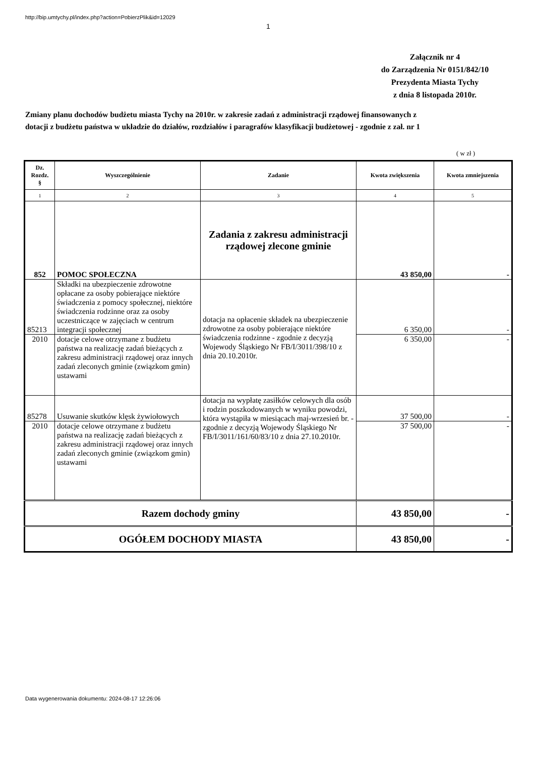http://bip.umtychy.pl/index.php?action=PobierzPlik&id=12029
1
Załącznik nr 4
do Zarządzenia Nr 0151/842/10
Prezydenta Miasta Tychy
z dnia 8 listopada 2010r.
Zmiany planu dochodów budżetu miasta Tychy na 2010r. w zakresie zadań z administracji rządowej finansowanych z dotacji z budżetu państwa w układzie do działów, rozdziałów i paragrafów klasyfikacji budżetowej - zgodnie z zał. nr 1
( w zł )
| Dz. Rozdz. § | Wyszczególnienie | Zadanie | Kwota zwiększenia | Kwota zmniejszenia |
| --- | --- | --- | --- | --- |
| 1 | 2 | 3 | 4 | 5 |
| 852 | POMOC SPOŁECZNA | Zadania z zakresu administracji rządowej zlecone gminie | 43 850,00 | - |
| 85213 | Składki na ubezpieczenie zdrowotne opłacane za osoby pobierające niektóre świadczenia z pomocy społecznej, niektóre świadczenia rodzinne oraz za osoby uczestniczące w zajęciach w centrum integracji społecznej | dotacja na opłacenie składek na ubezpieczenie zdrowotne za osoby pobierające niektóre świadczenia rodzinne - zgodnie z decyzją Wojewody Śląskiego Nr FB/I/3011/398/10 z dnia 20.10.2010r. | 6 350,00 | - |
| 2010 | dotacje celowe otrzymane z budżetu państwa na realizację zadań bieżących z zakresu administracji rządowej oraz innych zadań zleconych gminie (związkom gmin) ustawami | | 6 350,00 | - |
| 85278 | Usuwanie skutków klęsk żywiołowych | dotacja na wypłatę zasiłków celowych dla osób i rodzin poszkodowanych w wyniku powodzi, która wystąpiła w miesiącach maj-wrzesień br. - zgodnie z decyzją Wojewody Śląskiego Nr FB/I/3011/161/60/83/10 z dnia 27.10.2010r. | 37 500,00 | - |
| 2010 | dotacje celowe otrzymane z budżetu państwa na realizację zadań bieżących z zakresu administracji rządowej oraz innych zadań zleconych gminie (związkom gmin) ustawami | | 37 500,00 | - |
| Razem dochody gminy | | | 43 850,00 | - |
| OGÓŁEM DOCHODY MIASTA | | | 43 850,00 | - |
Data wygenerowania dokumentu: 2024-08-17 12:26:06